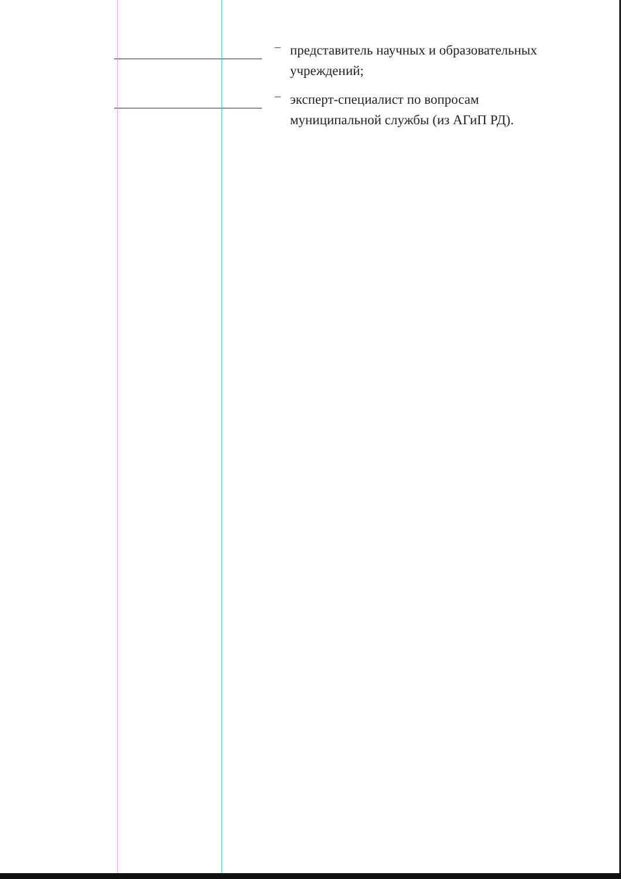–
представитель научных и образовательных учреждений;
–
эксперт-специалист по вопросам муниципальной службы (из АГиП РД).